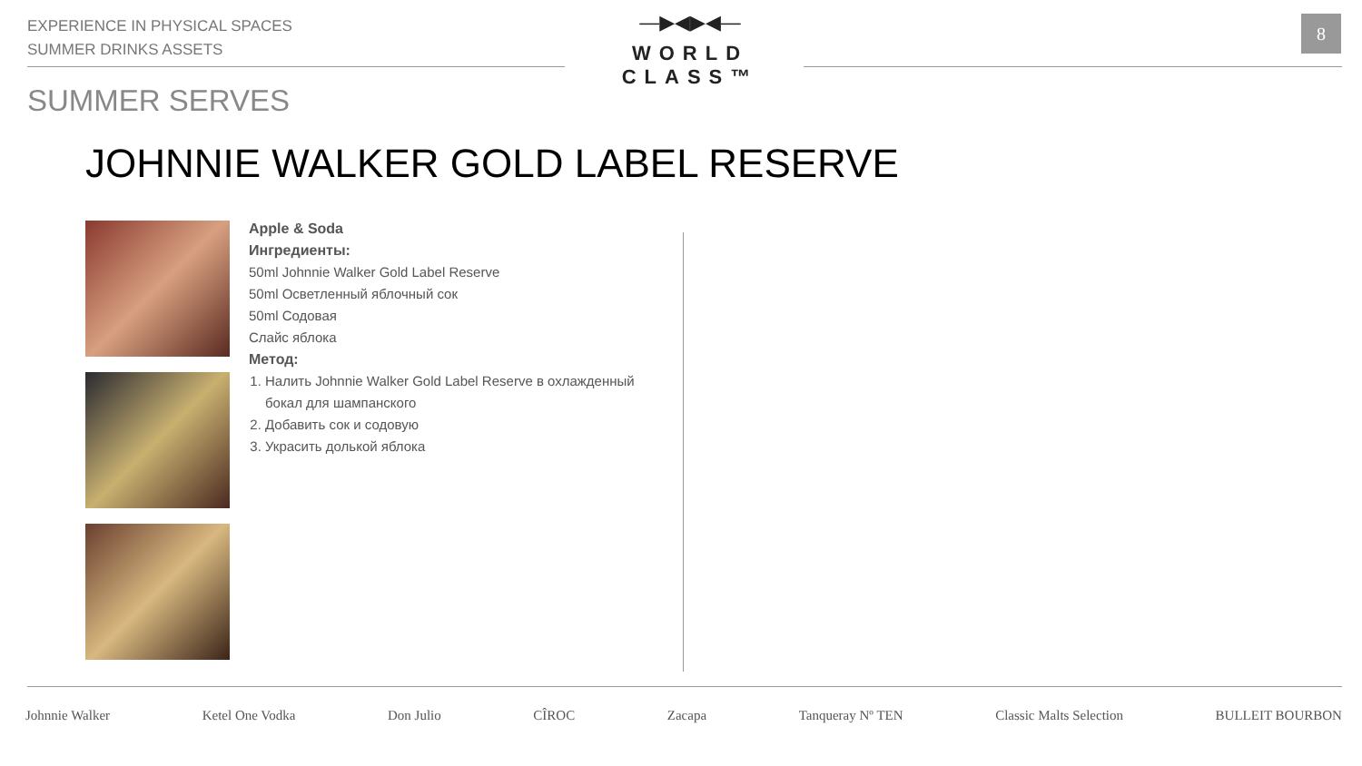EXPERIENCE IN PHYSICAL SPACES
SUMMER DRINKS ASSETS
—▶◀▶◀—
WORLD CLASS™
8
SUMMER SERVES
JOHNNIE WALKER GOLD LABEL RESERVE
Apple & Soda
Ингредиенты:
50ml Johnnie Walker Gold Label Reserve
50ml Осветленный яблочный сок
50ml Содовая
Слайс яблока
Метод:
1. Налить Johnnie Walker Gold Label Reserve в охлажденный бокал для шампанского
2. Добавить сок и содовую
3. Украсить долькой яблока
Johnnie Walker Ketel One Vodka Don Julio CÎROC Zacapa Tanqueray Nº TEN Classic Malts Selection BULLEIT BOURBON